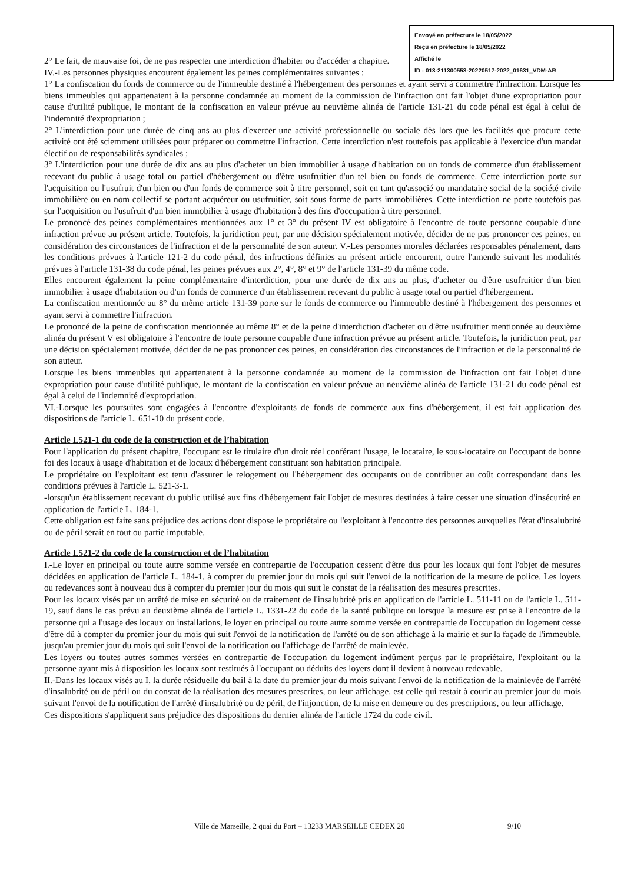Envoyé en préfecture le 18/05/2022
Reçu en préfecture le 18/05/2022
Affiché le
ID : 013-211300553-20220517-2022_01631_VDM-AR
2° Le fait, de mauvaise foi, de ne pas respecter une interdiction d'habiter ou d'accéder a chapitre.
IV.-Les personnes physiques encourent également les peines complémentaires suivantes :
1° La confiscation du fonds de commerce ou de l'immeuble destiné à l'hébergement des personnes et ayant servi à commettre l'infraction. Lorsque les biens immeubles qui appartenaient à la personne condamnée au moment de la commission de l'infraction ont fait l'objet d'une expropriation pour cause d'utilité publique, le montant de la confiscation en valeur prévue au neuvième alinéa de l'article 131-21 du code pénal est égal à celui de l'indemnité d'expropriation ;
2° L'interdiction pour une durée de cinq ans au plus d'exercer une activité professionnelle ou sociale dès lors que les facilités que procure cette activité ont été sciemment utilisées pour préparer ou commettre l'infraction. Cette interdiction n'est toutefois pas applicable à l'exercice d'un mandat électif ou de responsabilités syndicales ;
3° L'interdiction pour une durée de dix ans au plus d'acheter un bien immobilier à usage d'habitation ou un fonds de commerce d'un établissement recevant du public à usage total ou partiel d'hébergement ou d'être usufruitier d'un tel bien ou fonds de commerce. Cette interdiction porte sur l'acquisition ou l'usufruit d'un bien ou d'un fonds de commerce soit à titre personnel, soit en tant qu'associé ou mandataire social de la société civile immobilière ou en nom collectif se portant acquéreur ou usufruitier, soit sous forme de parts immobilières. Cette interdiction ne porte toutefois pas sur l'acquisition ou l'usufruit d'un bien immobilier à usage d'habitation à des fins d'occupation à titre personnel.
Le prononcé des peines complémentaires mentionnées aux 1° et 3° du présent IV est obligatoire à l'encontre de toute personne coupable d'une infraction prévue au présent article. Toutefois, la juridiction peut, par une décision spécialement motivée, décider de ne pas prononcer ces peines, en considération des circonstances de l'infraction et de la personnalité de son auteur. V.-Les personnes morales déclarées responsables pénalement, dans les conditions prévues à l'article 121-2 du code pénal, des infractions définies au présent article encourent, outre l'amende suivant les modalités prévues à l'article 131-38 du code pénal, les peines prévues aux 2°, 4°, 8° et 9° de l'article 131-39 du même code.
Elles encourent également la peine complémentaire d'interdiction, pour une durée de dix ans au plus, d'acheter ou d'être usufruitier d'un bien immobilier à usage d'habitation ou d'un fonds de commerce d'un établissement recevant du public à usage total ou partiel d'hébergement.
La confiscation mentionnée au 8° du même article 131-39 porte sur le fonds de commerce ou l'immeuble destiné à l'hébergement des personnes et ayant servi à commettre l'infraction.
Le prononcé de la peine de confiscation mentionnée au même 8° et de la peine d'interdiction d'acheter ou d'être usufruitier mentionnée au deuxième alinéa du présent V est obligatoire à l'encontre de toute personne coupable d'une infraction prévue au présent article. Toutefois, la juridiction peut, par une décision spécialement motivée, décider de ne pas prononcer ces peines, en considération des circonstances de l'infraction et de la personnalité de son auteur.
Lorsque les biens immeubles qui appartenaient à la personne condamnée au moment de la commission de l'infraction ont fait l'objet d'une expropriation pour cause d'utilité publique, le montant de la confiscation en valeur prévue au neuvième alinéa de l'article 131-21 du code pénal est égal à celui de l'indemnité d'expropriation.
VI.-Lorsque les poursuites sont engagées à l'encontre d'exploitants de fonds de commerce aux fins d'hébergement, il est fait application des dispositions de l'article L. 651-10 du présent code.
Article L521-1 du code de la construction et de l’habitation
Pour l'application du présent chapitre, l'occupant est le titulaire d'un droit réel conférant l'usage, le locataire, le sous-locataire ou l'occupant de bonne foi des locaux à usage d'habitation et de locaux d'hébergement constituant son habitation principale.
Le propriétaire ou l'exploitant est tenu d'assurer le relogement ou l'hébergement des occupants ou de contribuer au coût correspondant dans les conditions prévues à l'article L. 521-3-1.
-lorsqu'un établissement recevant du public utilisé aux fins d'hébergement fait l'objet de mesures destinées à faire cesser une situation d'insécurité en application de l'article L. 184-1.
Cette obligation est faite sans préjudice des actions dont dispose le propriétaire ou l'exploitant à l'encontre des personnes auxquelles l'état d'insalubrité ou de péril serait en tout ou partie imputable.
Article L521-2 du code de la construction et de l’habitation
I.-Le loyer en principal ou toute autre somme versée en contrepartie de l'occupation cessent d'être dus pour les locaux qui font l'objet de mesures décidées en application de l'article L. 184-1, à compter du premier jour du mois qui suit l'envoi de la notification de la mesure de police. Les loyers ou redevances sont à nouveau dus à compter du premier jour du mois qui suit le constat de la réalisation des mesures prescrites.
Pour les locaux visés par un arrêté de mise en sécurité ou de traitement de l'insalubrité pris en application de l'article L. 511-11 ou de l'article L. 511-19, sauf dans le cas prévu au deuxième alinéa de l'article L. 1331-22 du code de la santé publique ou lorsque la mesure est prise à l'encontre de la personne qui a l'usage des locaux ou installations, le loyer en principal ou toute autre somme versée en contrepartie de l'occupation du logement cesse d'être dû à compter du premier jour du mois qui suit l'envoi de la notification de l'arrêté ou de son affichage à la mairie et sur la façade de l'immeuble, jusqu'au premier jour du mois qui suit l'envoi de la notification ou l'affichage de l'arrêté de mainlevée.
Les loyers ou toutes autres sommes versées en contrepartie de l'occupation du logement indûment perçus par le propriétaire, l'exploitant ou la personne ayant mis à disposition les locaux sont restitués à l'occupant ou déduits des loyers dont il devient à nouveau redevable.
II.-Dans les locaux visés au I, la durée résiduelle du bail à la date du premier jour du mois suivant l'envoi de la notification de la mainlevée de l'arrêté d'insalubrité ou de péril ou du constat de la réalisation des mesures prescrites, ou leur affichage, est celle qui restait à courir au premier jour du mois suivant l'envoi de la notification de l'arrêté d'insalubrité ou de péril, de l'injonction, de la mise en demeure ou des prescriptions, ou leur affichage.
Ces dispositions s'appliquent sans préjudice des dispositions du dernier alinéa de l'article 1724 du code civil.
Ville de Marseille, 2 quai du Port – 13233 MARSEILLE CEDEX 20
9/10